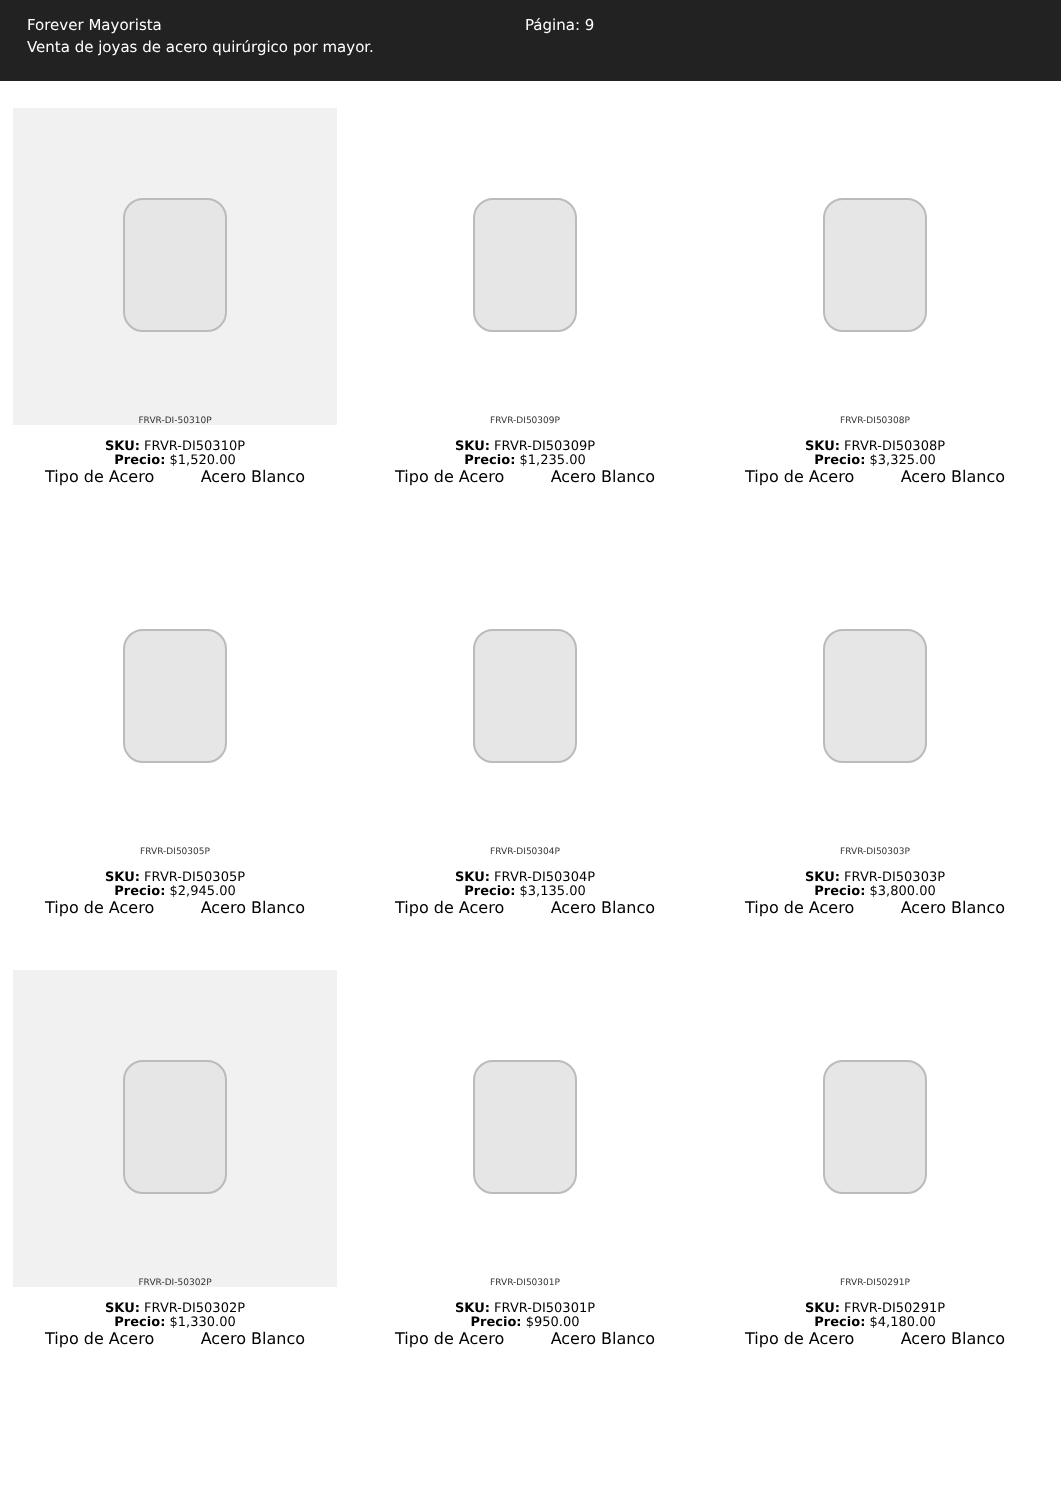Forever Mayorista
Venta de joyas de acero quirúrgico por mayor.
Página: 9
FRVR-DI-50310P
SKU: FRVR-DI50310P
Precio: $1,520.00
Tipo de Acero Acero Blanco
FRVR-DI50309P
SKU: FRVR-DI50309P
Precio: $1,235.00
Tipo de Acero Acero Blanco
FRVR-DI50308P
SKU: FRVR-DI50308P
Precio: $3,325.00
Tipo de Acero Acero Blanco
FRVR-DI50305P
SKU: FRVR-DI50305P
Precio: $2,945.00
Tipo de Acero Acero Blanco
FRVR-DI50304P
SKU: FRVR-DI50304P
Precio: $3,135.00
Tipo de Acero Acero Blanco
FRVR-DI50303P
SKU: FRVR-DI50303P
Precio: $3,800.00
Tipo de Acero Acero Blanco
FRVR-DI-50302P
SKU: FRVR-DI50302P
Precio: $1,330.00
Tipo de Acero Acero Blanco
FRVR-DI50301P
SKU: FRVR-DI50301P
Precio: $950.00
Tipo de Acero Acero Blanco
FRVR-DI50291P
SKU: FRVR-DI50291P
Precio: $4,180.00
Tipo de Acero Acero Blanco